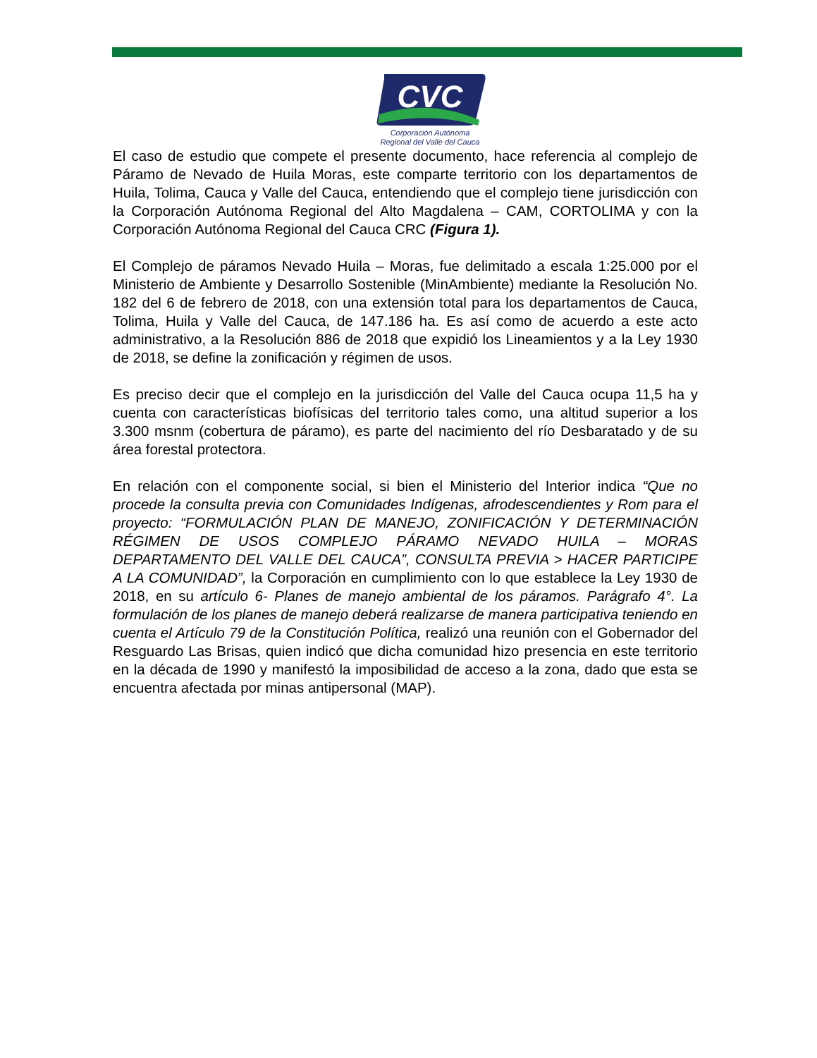CVC
Corporación Autónoma
Regional del Valle del Cauca
El caso de estudio que compete el presente documento, hace referencia al complejo de Páramo de Nevado de Huila Moras, este comparte territorio con los departamentos de Huila, Tolima, Cauca y Valle del Cauca, entendiendo que el complejo tiene jurisdicción con la Corporación Autónoma Regional del Alto Magdalena – CAM, CORTOLIMA y con la Corporación Autónoma Regional del Cauca CRC (Figura 1).
El Complejo de páramos Nevado Huila – Moras, fue delimitado a escala 1:25.000 por el Ministerio de Ambiente y Desarrollo Sostenible (MinAmbiente) mediante la Resolución No. 182 del 6 de febrero de 2018, con una extensión total para los departamentos de Cauca, Tolima, Huila y Valle del Cauca, de 147.186 ha. Es así como de acuerdo a este acto administrativo, a la Resolución 886 de 2018 que expidió los Lineamientos y a la Ley 1930 de 2018, se define la zonificación y régimen de usos.
Es preciso decir que el complejo en la jurisdicción del Valle del Cauca ocupa 11,5 ha y cuenta con características biofísicas del territorio tales como, una altitud superior a los 3.300 msnm (cobertura de páramo), es parte del nacimiento del río Desbaratado y de su área forestal protectora.
En relación con el componente social, si bien el Ministerio del Interior indica “Que no procede la consulta previa con Comunidades Indígenas, afrodescendientes y Rom para el proyecto: “FORMULACIÓN PLAN DE MANEJO, ZONIFICACIÓN Y DETERMINACIÓN RÉGIMEN DE USOS COMPLEJO PÁRAMO NEVADO HUILA – MORAS DEPARTAMENTO DEL VALLE DEL CAUCA”, CONSULTA PREVIA > HACER PARTICIPE A LA COMUNIDAD”, la Corporación en cumplimiento con lo que establece la Ley 1930 de 2018, en su artículo 6- Planes de manejo ambiental de los páramos. Parágrafo 4°. La formulación de los planes de manejo deberá realizarse de manera participativa teniendo en cuenta el Artículo 79 de la Constitución Política, realizó una reunión con el Gobernador del Resguardo Las Brisas, quien indicó que dicha comunidad hizo presencia en este territorio en la década de 1990 y manifestó la imposibilidad de acceso a la zona, dado que esta se encuentra afectada por minas antipersonal (MAP).